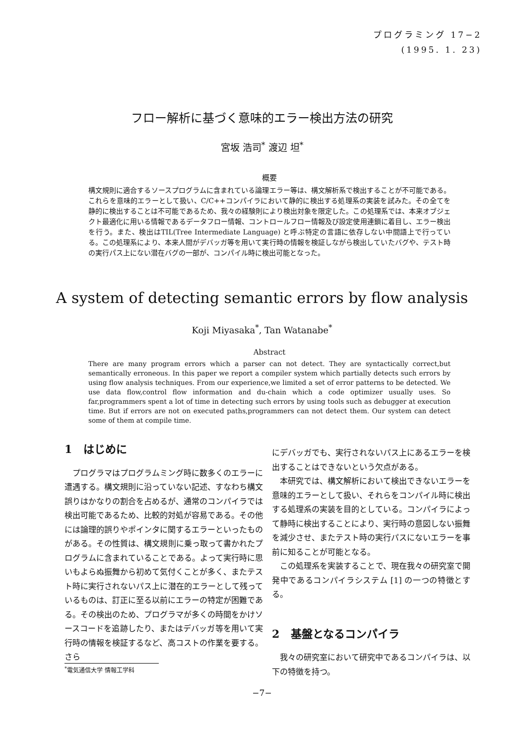プログラミング 17−2
(1995. 1. 23)
フロー解析に基づく意味的エラー検出方法の研究
宮坂 浩司<sup>*</sup> 渡辺 坦<sup>*</sup>
概要
構文規則に適合するソースプログラムに含まれている論理エラー等は、構文解析系で検出することが不可能である。これらを意味的エラーとして扱い、C/C++コンパイラにおいて静的に検出する処理系の実装を試みた。その全てを静的に検出することは不可能であるため、我々の経験則により検出対象を限定した。この処理系では、本来オブジェクト最適化に用いる情報であるデータフロー情報、コントロールフロー情報及び設定使用連鎖に着目し、エラー検出を行う。また、検出はTIL(Tree Intermediate Language) と呼ぶ特定の言語に依存しない中間語上で行っている。この処理系により、本来人間がデバッガ等を用いて実行時の情報を検証しながら検出していたバグや、テスト時の実行パス上にない潜在バグの一部が、コンパイル時に検出可能となった。
A system of detecting semantic errors by flow analysis
Koji Miyasaka<sup>*</sup>, Tan Watanabe<sup>*</sup>
Abstract
There are many program errors which a parser can not detect. They are syntactically correct,but semantically erroneous. In this paper we report a compiler system which partially detects such errors by using flow analysis techniques. From our experience,we limited a set of error patterns to be detected. We use data flow,control flow information and du-chain which a code optimizer usually uses. So far,programmers spent a lot of time in detecting such errors by using tools such as debugger at execution time. But if errors are not on executed paths,programmers can not detect them. Our system can detect some of them at compile time.
1 はじめに
プログラマはプログラムミング時に数多くのエラーに遭遇する。構文規則に沿っていない記述、すなわち構文誤りはかなりの割合を占めるが、通常のコンパイラでは検出可能であるため、比較的対処が容易である。その他には論理的誤りやポインタに関するエラーといったものがある。その性質は、構文規則に乗っ取って書かれたプログラムに含まれていることである。よって実行時に思いもよらぬ振舞から初めて気付くことが多く、またテスト時に実行されないパス上に潜在的エラーとして残っているものは、訂正に至る以前にエラーの特定が困難である。その検出のため、プログラマが多くの時間をかけソースコードを追跡したり、またはデバッガ等を用いて実行時の情報を検証するなど、高コストの作業を要する。さら
にデバッガでも、実行されないパス上にあるエラーを検出することはできないという欠点がある。
本研究では、構文解析において検出できないエラーを意味的エラーとして扱い、それらをコンパイル時に検出する処理系の実装を目的としている。コンパイラによって静時に検出することにより、実行時の意図しない振舞を減少させ、またテスト時の実行パスにないエラーを事前に知ることが可能となる。
この処理系を実装することで、現在我々の研究室で開発中であるコンパイラシステム [1] の一つの特徴とする。
2 基盤となるコンパイラ
我々の研究室において研究中であるコンパイラは、以下の特徴を持つ。
<sup>*</sup> 電気通信大学 情報工学科
−7−